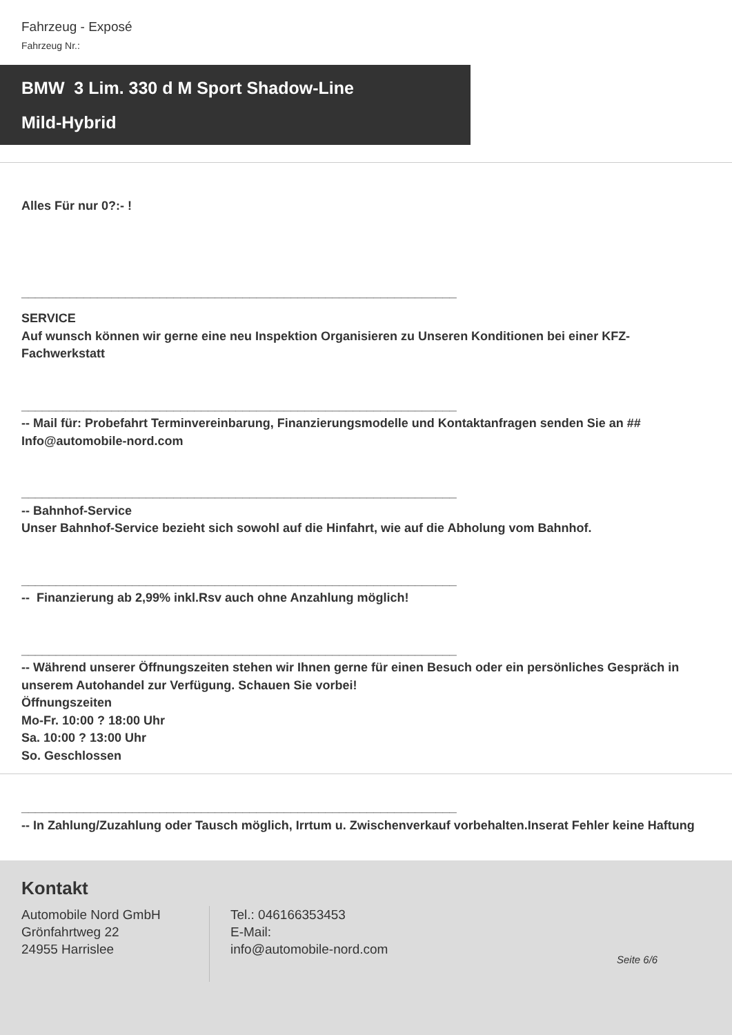Fahrzeug - Exposé
Fahrzeug Nr.:
BMW 3 Lim. 330 d M Sport Shadow-Line
Mild-Hybrid
Alles Für nur 0?:- !
_______________________________________________________________
SERVICE
Auf wunsch können wir gerne eine neu Inspektion Organisieren zu Unseren Konditionen bei einer KFZ-Fachwerkstatt
_______________________________________________________________
-- Mail für: Probefahrt Terminvereinbarung, Finanzierungsmodelle und Kontaktanfragen senden Sie an ## Info@automobile-nord.com
_______________________________________________________________
-- Bahnhof-Service
Unser Bahnhof-Service bezieht sich sowohl auf die Hinfahrt, wie auf die Abholung vom Bahnhof.
_______________________________________________________________
-- Finanzierung ab 2,99% inkl.Rsv auch ohne Anzahlung möglich!
_______________________________________________________________
-- Während unserer Öffnungszeiten stehen wir Ihnen gerne für einen Besuch oder ein persönliches Gespräch in unserem Autohandel zur Verfügung. Schauen Sie vorbei!
Öffnungszeiten
Mo-Fr. 10:00 ? 18:00 Uhr
Sa. 10:00 ? 13:00 Uhr
So. Geschlossen
_______________________________________________________________
-- In Zahlung/Zuzahlung oder Tausch möglich, Irrtum u. Zwischenverkauf vorbehalten.Inserat Fehler keine Haftung
Kontakt
Automobile Nord GmbH
Grönfahrtweg 22
24955 Harrislee
Tel.: 046166353453
E-Mail:
info@automobile-nord.com
Seite 6/6